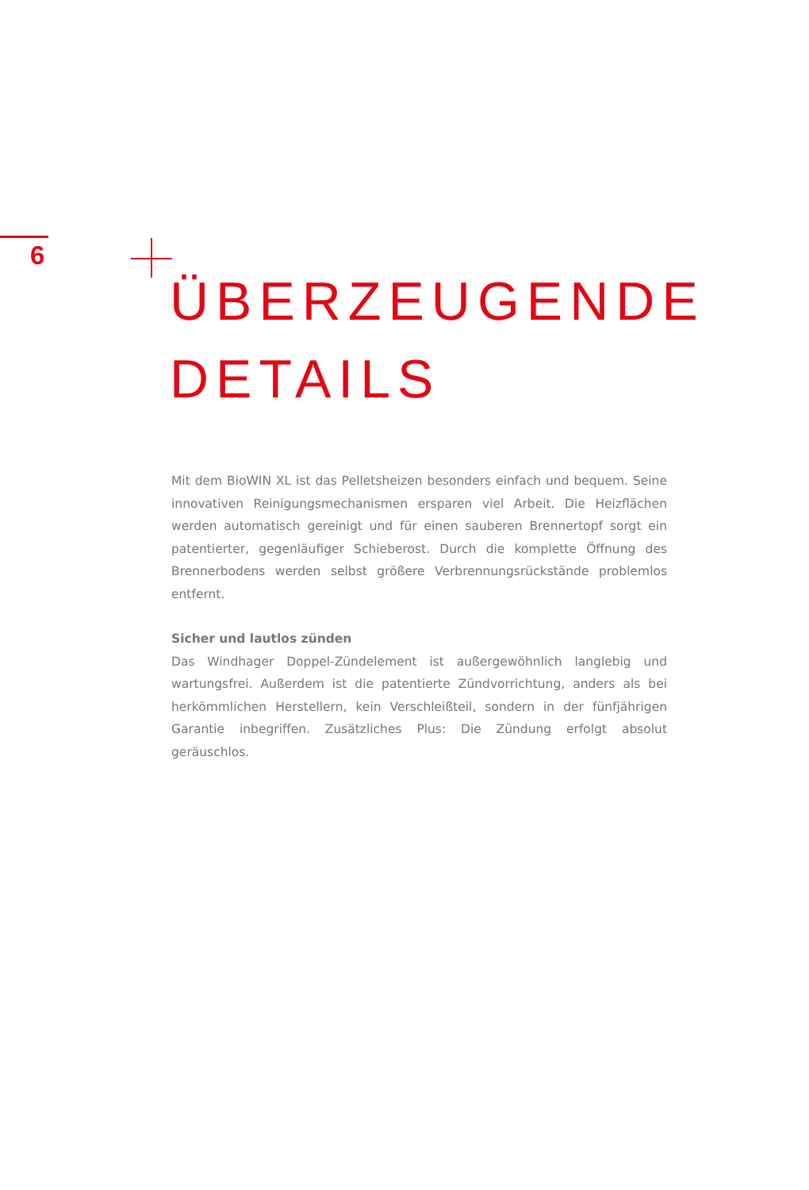6
ÜBERZEUGENDE
DETAILS
Mit dem BioWIN XL ist das Pelletsheizen besonders einfach und bequem. Seine innovativen Reinigungsmechanismen ersparen viel Arbeit. Die Heizflächen werden automatisch gereinigt und für einen sauberen Brennertopf sorgt ein patentierter, gegenläufiger Schieberost. Durch die komplette Öffnung des Brennerbodens werden selbst größere Verbrennungsrückstände problemlos entfernt.
Sicher und lautlos zünden
Das Windhager Doppel-Zündelement ist außergewöhnlich langlebig und wartungsfrei. Außerdem ist die patentierte Zündvorrichtung, anders als bei herkömmlichen Herstellern, kein Verschleißteil, sondern in der fünfjährigen Garantie inbegriffen. Zusätzliches Plus: Die Zündung erfolgt absolut geräuschlos.